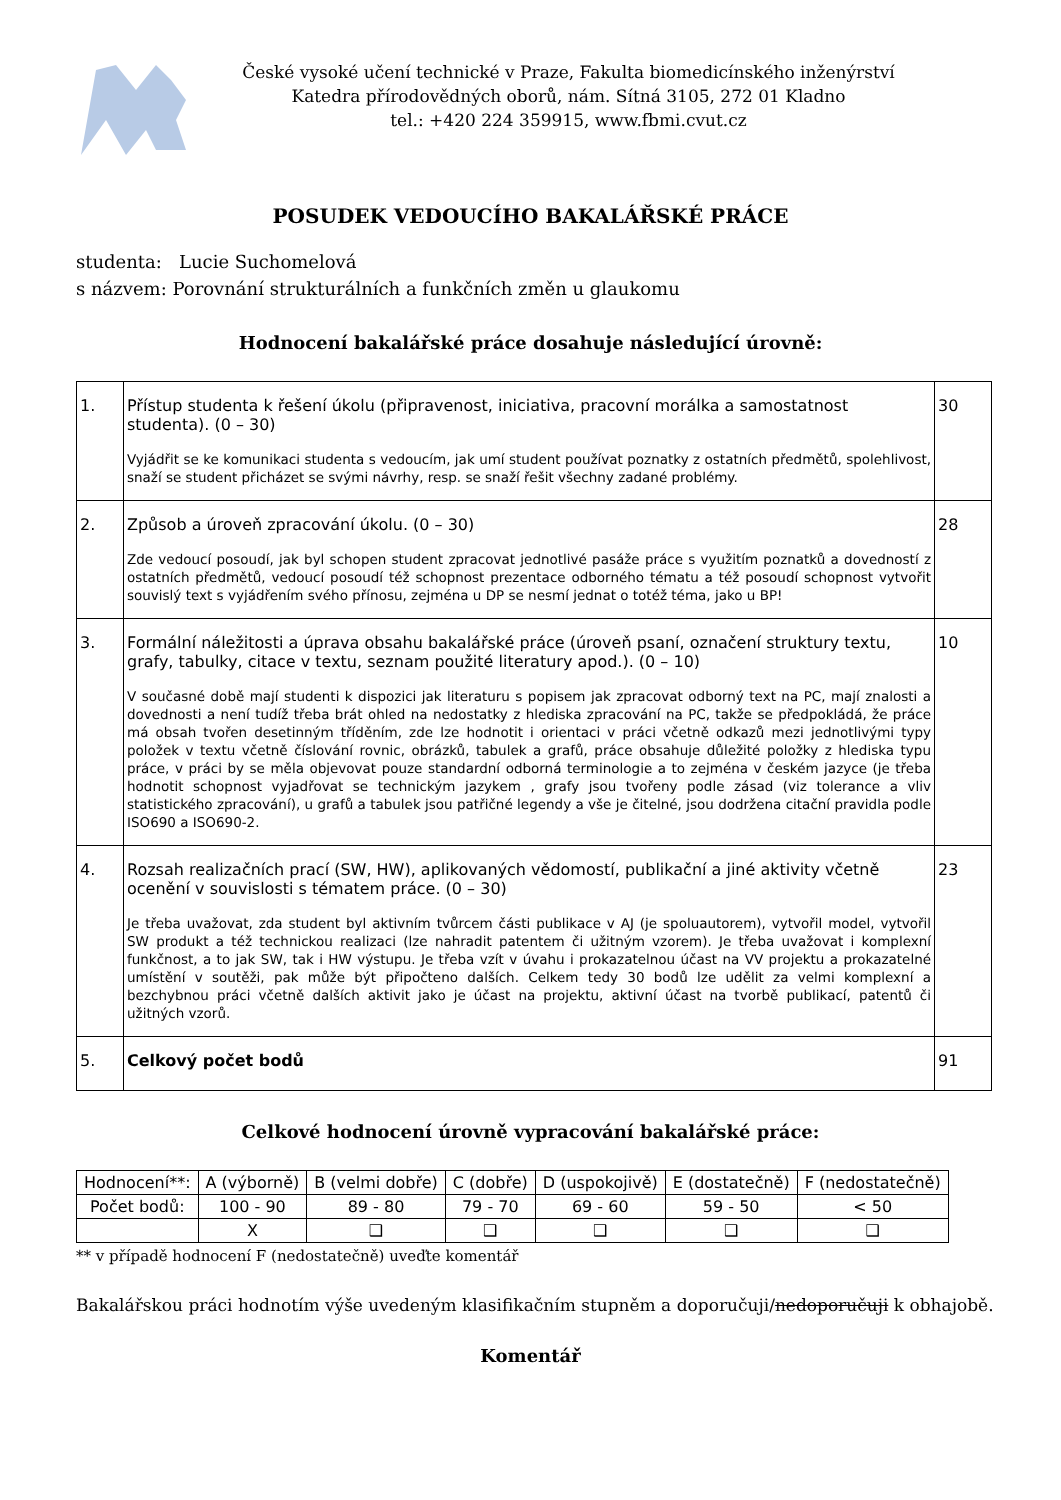České vysoké učení technické v Praze, Fakulta biomedicínského inženýrství
Katedra přírodovědných oborů, nám. Sítná 3105, 272 01 Kladno
tel.: +420 224 359915, www.fbmi.cvut.cz
POSUDEK VEDOUCÍHO BAKALÁŘSKÉ PRÁCE
studenta: Lucie Suchomelová
s názvem: Porovnání strukturálních a funkčních změn u glaukomu
Hodnocení bakalářské práce dosahuje následující úrovně:
| 1. | Přístup studenta k řešení úkolu (připravenost, iniciativa, pracovní morálka a samostatnost studenta). (0 – 30) Vyjádřit se ke komunikaci studenta s vedoucím, jak umí student používat poznatky z ostatních předmětů, spolehlivost, snaží se student přicházet se svými návrhy, resp. se snaží řešit všechny zadané problémy. | 30 |
| 2. | Způsob a úroveň zpracování úkolu. (0 – 30) Zde vedoucí posoudí, jak byl schopen student zpracovat jednotlivé pasáže práce s využitím poznatků a dovedností z ostatních předmětů, vedoucí posoudí též schopnost prezentace odborného tématu a též posoudí schopnost vytvořit souvislý text s vyjádřením svého přínosu, zejména u DP se nesmí jednat o totéž téma, jako u BP! | 28 |
| 3. | Formální náležitosti a úprava obsahu bakalářské práce (úroveň psaní, označení struktury textu, grafy, tabulky, citace v textu, seznam použité literatury apod.). (0 – 10) V současné době mají studenti k dispozici jak literaturu s popisem jak zpracovat odborný text na PC, mají znalosti a dovednosti a není tudíž třeba brát ohled na nedostatky z hlediska zpracování na PC, takže se předpokládá, že práce má obsah tvořen desetinným tříděním, zde lze hodnotit i orientaci v práci včetně odkazů mezi jednotlivými typy položek v textu včetně číslování rovnic, obrázků, tabulek a grafů, práce obsahuje důležité položky z hlediska typu práce, v práci by se měla objevovat pouze standardní odborná terminologie a to zejména v českém jazyce (je třeba hodnotit schopnost vyjadřovat se technickým jazykem , grafy jsou tvořeny podle zásad (viz tolerance a vliv statistického zpracování), u grafů a tabulek jsou patřičné legendy a vše je čitelné, jsou dodržena citační pravidla podle ISO690 a ISO690-2. | 10 |
| 4. | Rozsah realizačních prací (SW, HW), aplikovaných vědomostí, publikační a jiné aktivity včetně ocenění v souvislosti s tématem práce. (0 – 30) Je třeba uvažovat, zda student byl aktivním tvůrcem části publikace v AJ (je spoluautorem), vytvořil model, vytvořil SW produkt a též technickou realizaci (lze nahradit patentem či užitným vzorem). Je třeba uvažovat i komplexní funkčnost, a to jak SW, tak i HW výstupu. Je třeba vzít v úvahu i prokazatelnou účast na VV projektu a prokazatelné umístění v soutěži, pak může být připočteno dalších. Celkem tedy 30 bodů lze udělit za velmi komplexní a bezchybnou práci včetně dalších aktivit jako je účast na projektu, aktivní účast na tvorbě publikací, patentů či užitných vzorů. | 23 |
| 5. | Celkový počet bodů | 91 |
Celkové hodnocení úrovně vypracování bakalářské práce:
| Hodnocení**: | A (výborně) | B (velmi dobře) | C (dobře) | D (uspokojivě) | E (dostatečně) | F (nedostatečně) |
| Počet bodů: | 100 - 90 | 89 - 80 | 79 - 70 | 69 - 60 | 59 - 50 | < 50 |
| | X | ❑ | ❑ | ❑ | ❑ | ❑ |
** v případě hodnocení F (nedostatečně) uveďte komentář
Bakalářskou práci hodnotím výše uvedeným klasifikačním stupněm a doporučuji/nedoporučuji k obhajobě.
Komentář